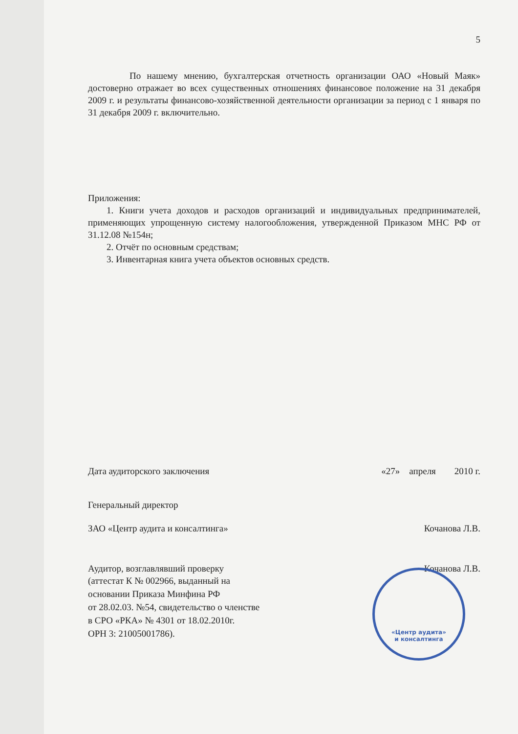5
По нашему мнению, бухгалтерская отчетность организации ОАО «Новый Маяк» достоверно отражает во всех существенных отношениях финансовое положение на 31 декабря 2009 г. и результаты финансово-хозяйственной деятельности организации за период с 1 января по 31 декабря 2009 г. включительно.
Приложения:
1. Книги учета доходов и расходов организаций и индивидуальных предпринимателей, применяющих упрощенную систему налогообложения, утвержденной Приказом МНС РФ от 31.12.08 №154н;
2. Отчёт по основным средствам;
3. Инвентарная книга учета объектов основных средств.
Дата аудиторского заключения «27» апреля 2010 г.
Генеральный директор
ЗАО «Центр аудита и консалтинга» Кочанова Л.В.
Аудитор, возглавлявший проверку Кочанова Л.В.
(аттестат К № 002966, выданный на
основании Приказа Минфина РФ
от 28.02.03. №54, свидетельство о членстве
в СРО «РКА» № 4301 от 18.02.2010г.
ОРН 3: 21005001786).
«Центр аудита»
и консалтинга